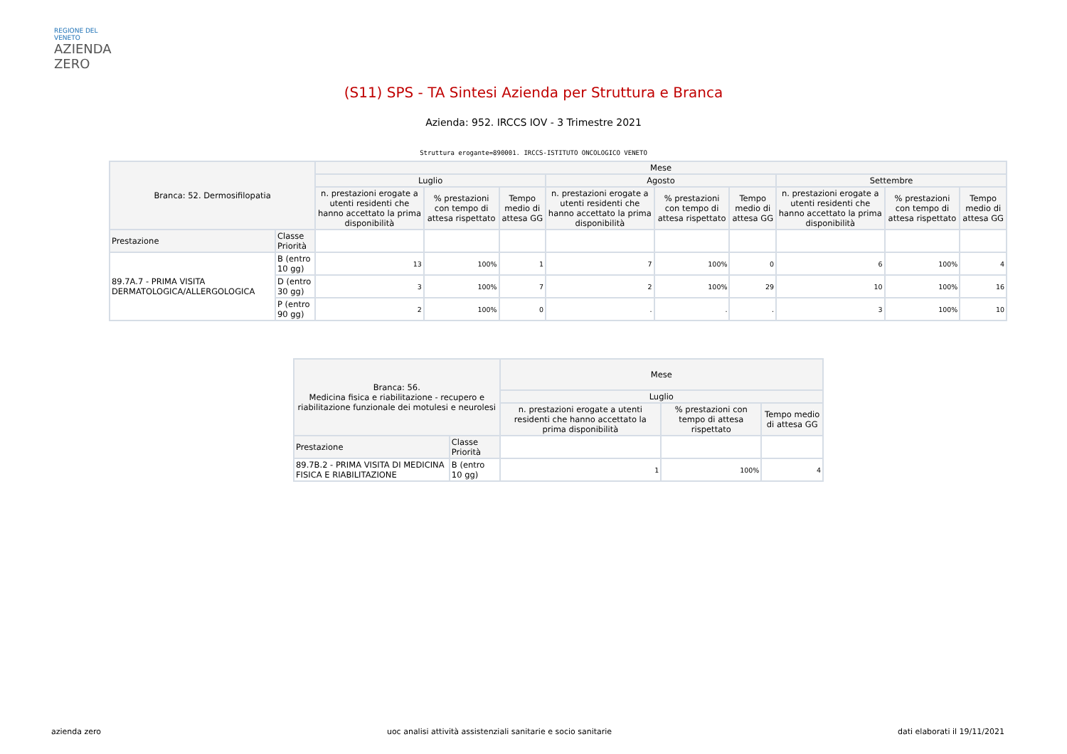REGIONE DEL VENETO
AZIENDA ZERO
(S11) SPS - TA Sintesi Azienda per Struttura e Branca
Azienda: 952. IRCCS IOV - 3 Trimestre 2021
Struttura erogante=890001. IRCCS-ISTITUTO ONCOLOGICO VENETO
| Branca: 52. Dermosifilopatia | | Mese | | | | | | | | |
| --- | --- | --- | --- | --- | --- | --- | --- | --- | --- | --- |
| | | Luglio | | | Agosto | | | Settembre | | |
| | | n. prestazioni erogate a utenti residenti che hanno accettato la prima disponibilità | % prestazioni con tempo di attesa rispettato | Tempo medio di attesa GG | n. prestazioni erogate a utenti residenti che hanno accettato la prima disponibilità | % prestazioni con tempo di attesa rispettato | Tempo medio di attesa GG | n. prestazioni erogate a utenti residenti che hanno accettato la prima disponibilità | % prestazioni con tempo di attesa rispettato | Tempo medio di attesa GG |
| Prestazione | Classe Priorità | | | | | | | | | |
| 89.7A.7 - PRIMA VISITA DERMATOLOGICA/ALLERGOLOGICA | B (entro 10 gg) | 13 | 100% | 1 | 7 | 100% | 0 | 6 | 100% | 4 |
| | D (entro 30 gg) | 3 | 100% | 7 | 2 | 100% | 29 | 10 | 100% | 16 |
| | P (entro 90 gg) | 2 | 100% | 0 | . | . | . | 3 | 100% | 10 |
| Branca: 56. Medicina fisica e riabilitazione - recupero e riabilitazione funzionale dei motulesi e neurolesi | | Mese | | |
| --- | --- | --- | --- | --- |
| | | Luglio | | |
| | | n. prestazioni erogate a utenti residenti che hanno accettato la prima disponibilità | % prestazioni con tempo di attesa rispettato | Tempo medio di attesa GG |
| Prestazione | Classe Priorità | | | |
| 89.7B.2 - PRIMA VISITA DI MEDICINA FISICA E RIABILITAZIONE | B (entro 10 gg) | 1 | 100% | 4 |
azienda zero uoc analisi attività assistenziali sanitarie e socio sanitarie dati elaborati il 19/11/2021